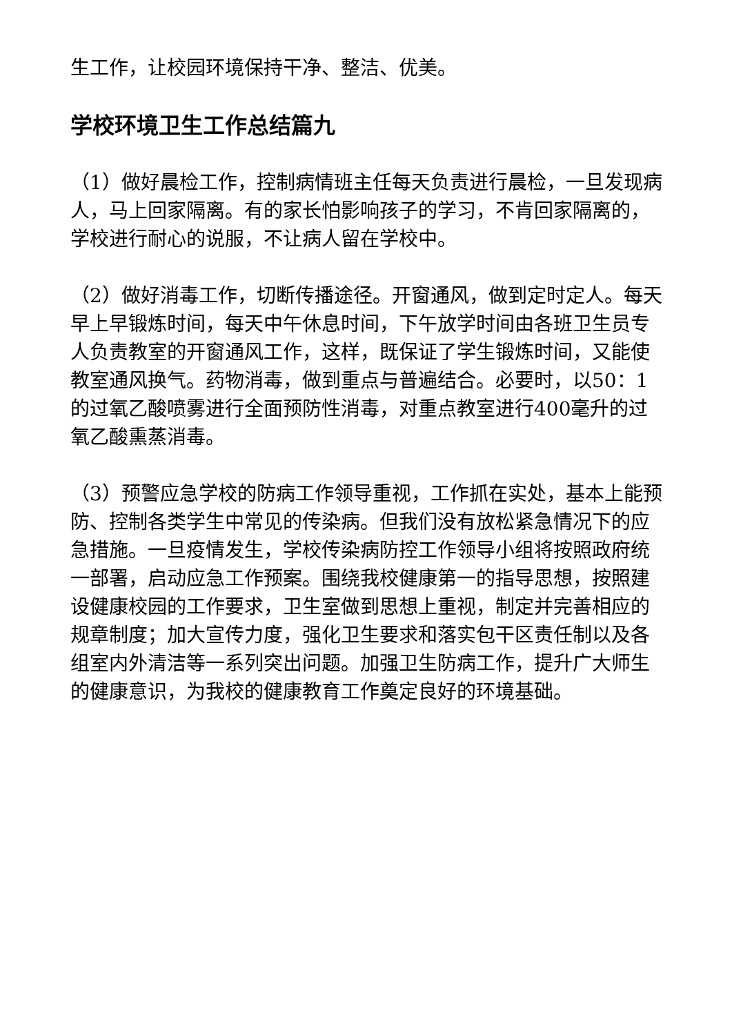生工作，让校园环境保持干净、整洁、优美。
学校环境卫生工作总结篇九
（1）做好晨检工作，控制病情班主任每天负责进行晨检，一旦发现病人，马上回家隔离。有的家长怕影响孩子的学习，不肯回家隔离的，学校进行耐心的说服，不让病人留在学校中。
（2）做好消毒工作，切断传播途径。开窗通风，做到定时定人。每天早上早锻炼时间，每天中午休息时间，下午放学时间由各班卫生员专人负责教室的开窗通风工作，这样，既保证了学生锻炼时间，又能使教室通风换气。药物消毒，做到重点与普遍结合。必要时，以50：1的过氧乙酸喷雾进行全面预防性消毒，对重点教室进行400毫升的过氧乙酸熏蒸消毒。
（3）预警应急学校的防病工作领导重视，工作抓在实处，基本上能预防、控制各类学生中常见的传染病。但我们没有放松紧急情况下的应急措施。一旦疫情发生，学校传染病防控工作领导小组将按照政府统一部署，启动应急工作预案。围绕我校健康第一的指导思想，按照建设健康校园的工作要求，卫生室做到思想上重视，制定并完善相应的规章制度；加大宣传力度，强化卫生要求和落实包干区责任制以及各组室内外清洁等一系列突出问题。加强卫生防病工作，提升广大师生的健康意识，为我校的健康教育工作奠定良好的环境基础。